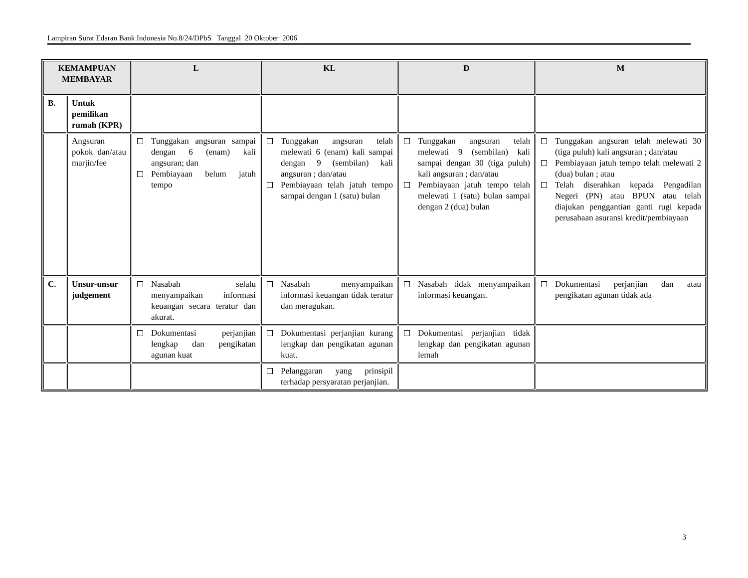Lampiran Surat Edaran Bank Indonesia No.8/24/DPbS Tanggal 20 Oktober 2006
| KEMAMPUAN MEMBAYAR | | L | KL | D | M |
| --- | --- | --- | --- | --- | --- |
| B. | Untuk pemilikan rumah (KPR) | | | | |
| | Angsuran pokok dan/atau marjin/fee | Tunggakan angsuran sampai dengan 6 (enam) kali angsuran; dan Pembiayaan belum jatuh tempo | Tunggakan angsuran telah melewati 6 (enam) kali sampai dengan 9 (sembilan) kali angsuran ; dan/atau Pembiayaan telah jatuh tempo sampai dengan 1 (satu) bulan | Tunggakan angsuran telah melewati 9 (sembilan) kali sampai dengan 30 (tiga puluh) kali angsuran ; dan/atau Pembiayaan jatuh tempo telah melewati 1 (satu) bulan sampai dengan 2 (dua) bulan | Tunggakan angsuran telah melewati 30 (tiga puluh) kali angsuran ; dan/atau Pembiayaan jatuh tempo telah melewati 2 (dua) bulan ; atau Telah diserahkan kepada Pengadilan Negeri (PN) atau BPUN atau telah diajukan penggantian ganti rugi kepada perusahaan asuransi kredit/pembiayaan |
| C. | Unsur-unsur judgement | Nasabah selalu menyampaikan informasi keuangan secara teratur dan akurat. | Nasabah menyampaikan informasi keuangan tidak teratur dan meragukan. | Nasabah tidak menyampaikan informasi keuangan. | Dokumentasi perjanjian dan atau pengikatan agunan tidak ada |
| | | Dokumentasi perjanjian lengkap dan pengikatan agunan kuat | Dokumentasi perjanjian kurang lengkap dan pengikatan agunan kuat. | Dokumentasi perjanjian tidak lengkap dan pengikatan agunan lemah | |
| | | | Pelanggaran yang prinsipil terhadap persyaratan perjanjian. | | |
3